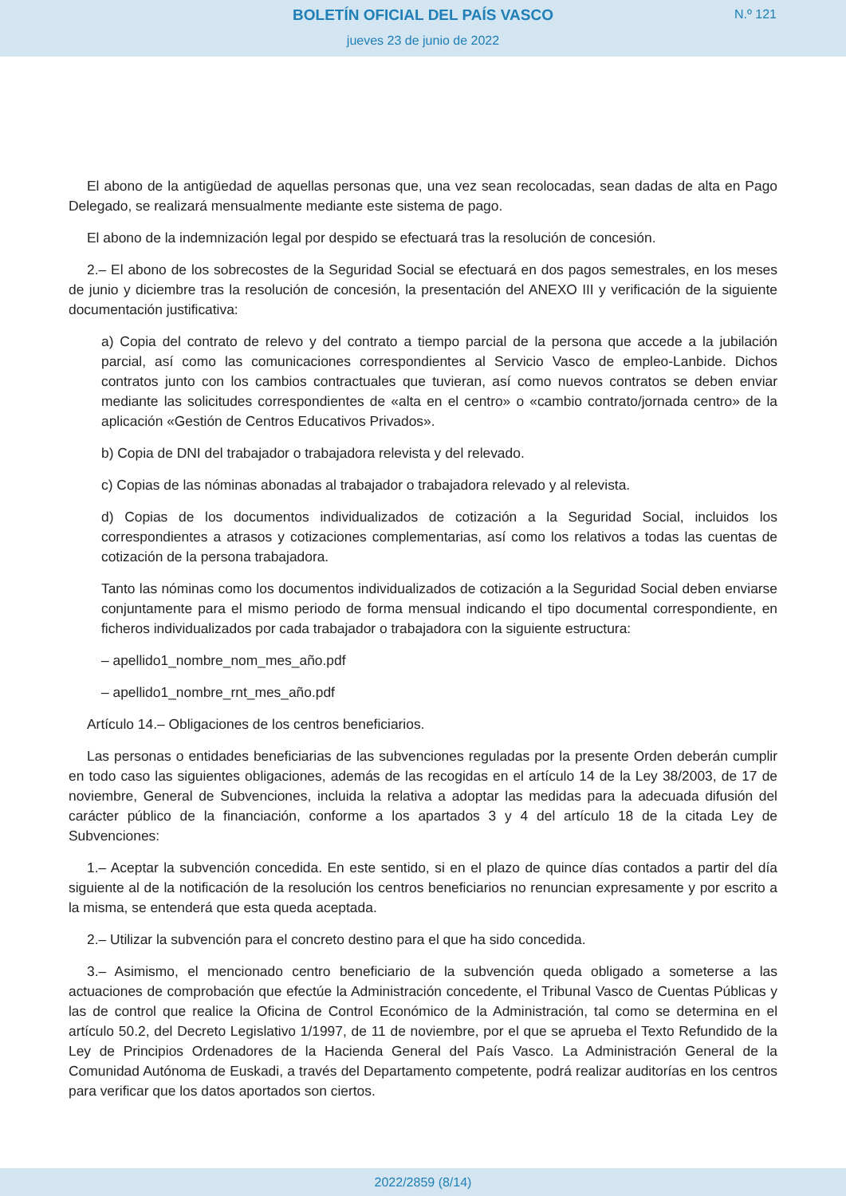BOLETÍN OFICIAL DEL PAÍS VASCO
jueves 23 de junio de 2022
N.º 121
El abono de la antigüedad de aquellas personas que, una vez sean recolocadas, sean dadas de alta en Pago Delegado, se realizará mensualmente mediante este sistema de pago.
El abono de la indemnización legal por despido se efectuará tras la resolución de concesión.
2.– El abono de los sobrecostes de la Seguridad Social se efectuará en dos pagos semestrales, en los meses de junio y diciembre tras la resolución de concesión, la presentación del ANEXO III y verificación de la siguiente documentación justificativa:
a) Copia del contrato de relevo y del contrato a tiempo parcial de la persona que accede a la jubilación parcial, así como las comunicaciones correspondientes al Servicio Vasco de empleo-Lanbide. Dichos contratos junto con los cambios contractuales que tuvieran, así como nuevos contratos se deben enviar mediante las solicitudes correspondientes de «alta en el centro» o «cambio contrato/jornada centro» de la aplicación «Gestión de Centros Educativos Privados».
b) Copia de DNI del trabajador o trabajadora relevista y del relevado.
c) Copias de las nóminas abonadas al trabajador o trabajadora relevado y al relevista.
d) Copias de los documentos individualizados de cotización a la Seguridad Social, incluidos los correspondientes a atrasos y cotizaciones complementarias, así como los relativos a todas las cuentas de cotización de la persona trabajadora.
Tanto las nóminas como los documentos individualizados de cotización a la Seguridad Social deben enviarse conjuntamente para el mismo periodo de forma mensual indicando el tipo documental correspondiente, en ficheros individualizados por cada trabajador o trabajadora con la siguiente estructura:
– apellido1_nombre_nom_mes_año.pdf
– apellido1_nombre_rnt_mes_año.pdf
Artículo 14.– Obligaciones de los centros beneficiarios.
Las personas o entidades beneficiarias de las subvenciones reguladas por la presente Orden deberán cumplir en todo caso las siguientes obligaciones, además de las recogidas en el artículo 14 de la Ley 38/2003, de 17 de noviembre, General de Subvenciones, incluida la relativa a adoptar las medidas para la adecuada difusión del carácter público de la financiación, conforme a los apartados 3 y 4 del artículo 18 de la citada Ley de Subvenciones:
1.– Aceptar la subvención concedida. En este sentido, si en el plazo de quince días contados a partir del día siguiente al de la notificación de la resolución los centros beneficiarios no renuncian expresamente y por escrito a la misma, se entenderá que esta queda aceptada.
2.– Utilizar la subvención para el concreto destino para el que ha sido concedida.
3.– Asimismo, el mencionado centro beneficiario de la subvención queda obligado a someterse a las actuaciones de comprobación que efectúe la Administración concedente, el Tribunal Vasco de Cuentas Públicas y las de control que realice la Oficina de Control Económico de la Administración, tal como se determina en el artículo 50.2, del Decreto Legislativo 1/1997, de 11 de noviembre, por el que se aprueba el Texto Refundido de la Ley de Principios Ordenadores de la Hacienda General del País Vasco. La Administración General de la Comunidad Autónoma de Euskadi, a través del Departamento competente, podrá realizar auditorías en los centros para verificar que los datos aportados son ciertos.
2022/2859 (8/14)